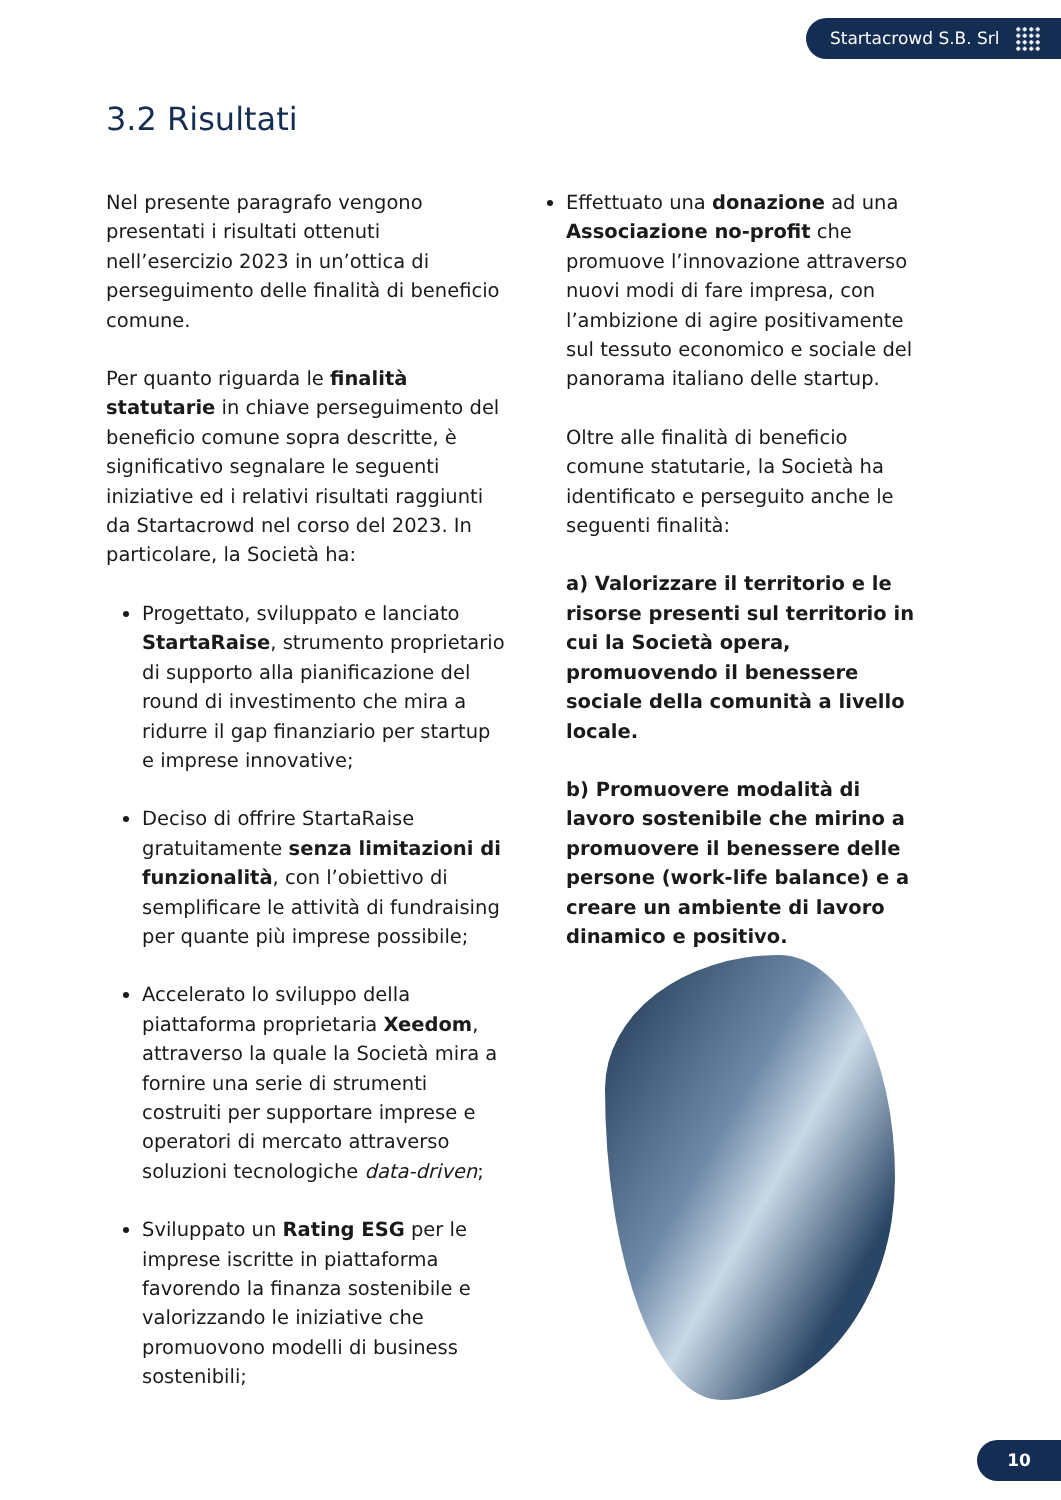Startacrowd S.B. Srl
3.2 Risultati
Nel presente paragrafo vengono presentati i risultati ottenuti nell’esercizio 2023 in un’ottica di perseguimento delle finalità di beneficio comune.
Per quanto riguarda le finalità statutarie in chiave perseguimento del beneficio comune sopra descritte, è significativo segnalare le seguenti iniziative ed i relativi risultati raggiunti da Startacrowd nel corso del 2023. In particolare, la Società ha:
Progettato, sviluppato e lanciato StartaRaise, strumento proprietario di supporto alla pianificazione del round di investimento che mira a ridurre il gap finanziario per startup e imprese innovative;
Deciso di offrire StartaRaise gratuitamente senza limitazioni di funzionalità, con l’obiettivo di semplificare le attività di fundraising per quante più imprese possibile;
Accelerato lo sviluppo della piattaforma proprietaria Xeedom, attraverso la quale la Società mira a fornire una serie di strumenti costruiti per supportare imprese e operatori di mercato attraverso soluzioni tecnologiche data-driven;
Sviluppato un Rating ESG per le imprese iscritte in piattaforma favorendo la finanza sostenibile e valorizzando le iniziative che promuovono modelli di business sostenibili;
Effettuato una donazione ad una Associazione no-profit che promuove l’innovazione attraverso nuovi modi di fare impresa, con l’ambizione di agire positivamente sul tessuto economico e sociale del panorama italiano delle startup.
Oltre alle finalità di beneficio comune statutarie, la Società ha identificato e perseguito anche le seguenti finalità:
a) Valorizzare il territorio e le risorse presenti sul territorio in cui la Società opera, promuovendo il benessere sociale della comunità a livello locale.
b) Promuovere modalità di lavoro sostenibile che mirino a promuovere il benessere delle persone (work-life balance) e a creare un ambiente di lavoro dinamico e positivo.
10